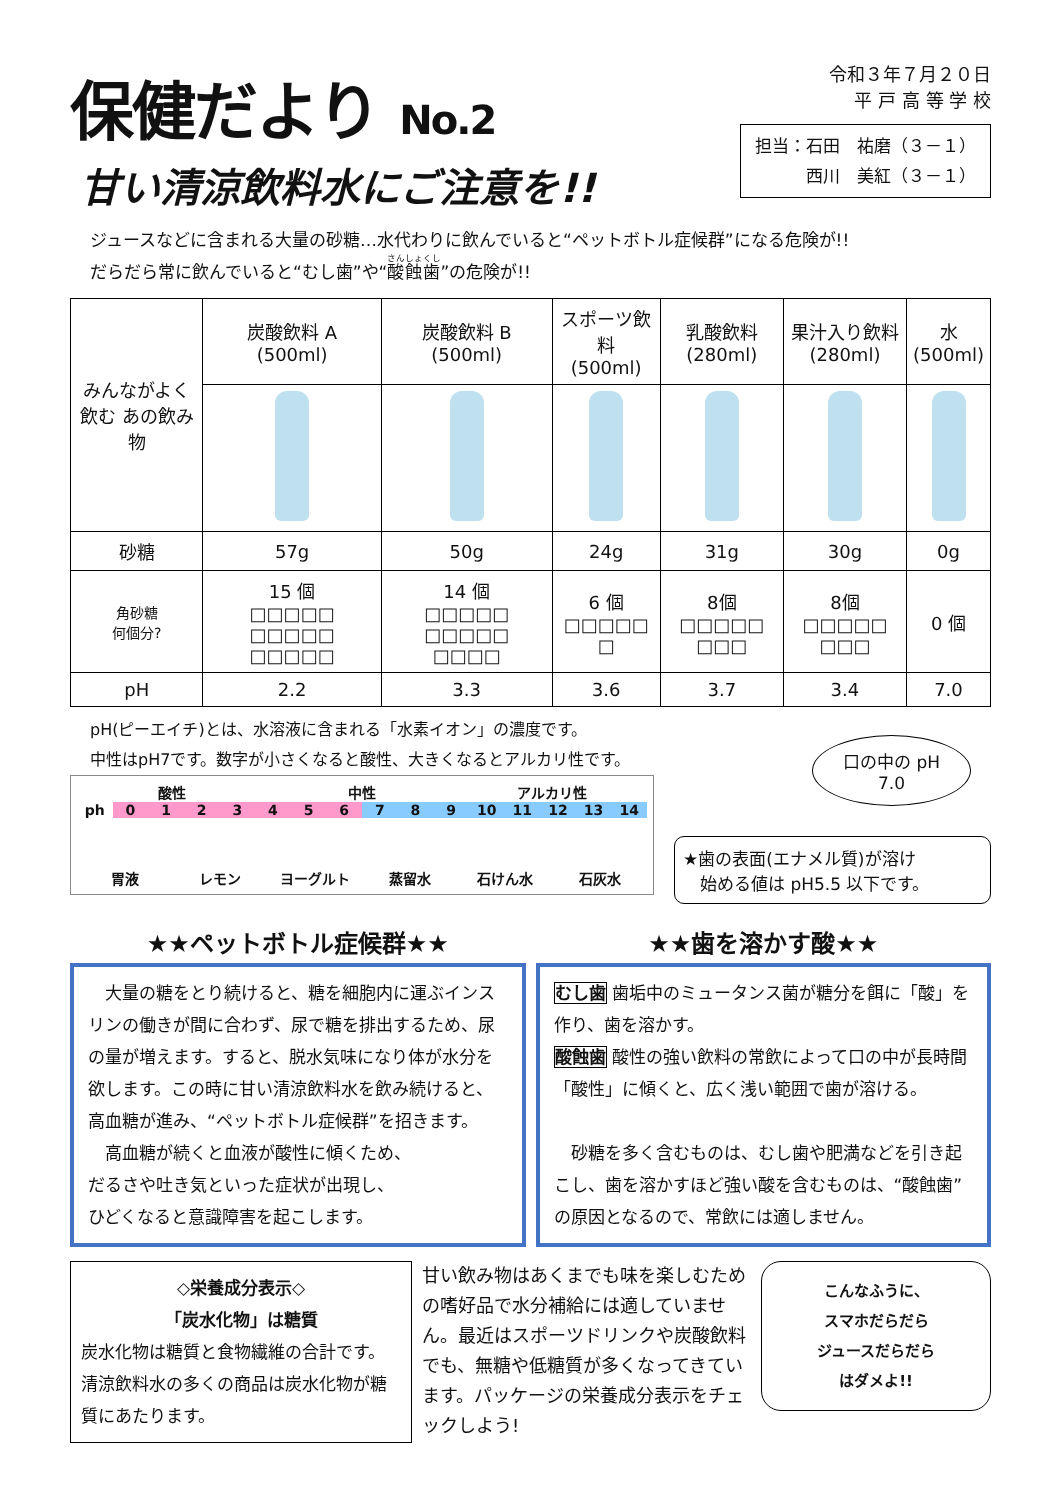保健だより No.2
甘い清涼飲料水にご注意を!!
令和３年７月２０日
平 戸 高 等 学 校
担当：石田　祐磨（３－１）
　　　西川　美紅（３－１）
ジュースなどに含まれる大量の砂糖…水代わりに飲んでいると“ペットボトル症候群”になる危険が!!
だらだら常に飲んでいると“むし歯”や“酸蝕歯”の危険が!!
| みんながよく飲む あの飲み物 | 炭酸飲料 A (500ml) | 炭酸飲料 B (500ml) | スポーツ飲料 (500ml) | 乳酸飲料 (280ml) | 果汁入り飲料 (280ml) | 水 (500ml) |
| --- | --- | --- | --- | --- | --- | --- |
| 砂糖 | 57g | 50g | 24g | 31g | 30g | 0g |
| 角砂糖 何個分? | 15 個 □□□□□ □□□□□ □□□□□ | 14 個 □□□□□ □□□□□ □□□□ | 6 個 □□□□□ □ | 8個 □□□□□ □□□ | 8個 □□□□□ □□□ | 0 個 |
| pH | 2.2 | 3.3 | 3.6 | 3.7 | 3.4 | 7.0 |
pH(ピーエイチ)とは、水溶液に含まれる「水素イオン」の濃度です。
中性はpH7です。数字が小さくなると酸性、大きくなるとアルカリ性です。
酸性 中性 アルカリ性
ph 0123456789 10 11 12 13 14
胃液 レモン ヨーグルト 蒸留水 石けん水 石灰水
口の中の pH
7.0
★歯の表面(エナメル質)が溶け
　始める値は pH5.5 以下です。
★★ペットボトル症候群★★
　大量の糖をとり続けると、糖を細胞内に運ぶインスリンの働きが間に合わず、尿で糖を排出するため、尿の量が増えます。すると、脱水気味になり体が水分を欲します。この時に甘い清涼飲料水を飲み続けると、高血糖が進み、“ペットボトル症候群”を招きます。
　高血糖が続くと血液が酸性に傾くため、
だるさや吐き気といった症状が出現し、
ひどくなると意識障害を起こします。
★★歯を溶かす酸★★
むし歯 歯垢中のミュータンス菌が糖分を餌に「酸」を作り、歯を溶かす。
酸蝕歯 酸性の強い飲料の常飲によって口の中が長時間「酸性」に傾くと、広く浅い範囲で歯が溶ける。
　砂糖を多く含むものは、むし歯や肥満などを引き起こし、歯を溶かすほど強い酸を含むものは、“酸蝕歯”の原因となるので、常飲には適しません。
◇栄養成分表示◇
「炭水化物」は糖質
炭水化物は糖質と食物繊維の合計です。清涼飲料水の多くの商品は炭水化物が糖質にあたります。
甘い飲み物はあくまでも味を楽しむための嗜好品で水分補給には適していません。最近はスポーツドリンクや炭酸飲料でも、無糖や低糖質が多くなってきています。パッケージの栄養成分表示をチェックしよう!
こんなふうに、
スマホだらだら
ジュースだらだら
はダメよ!!